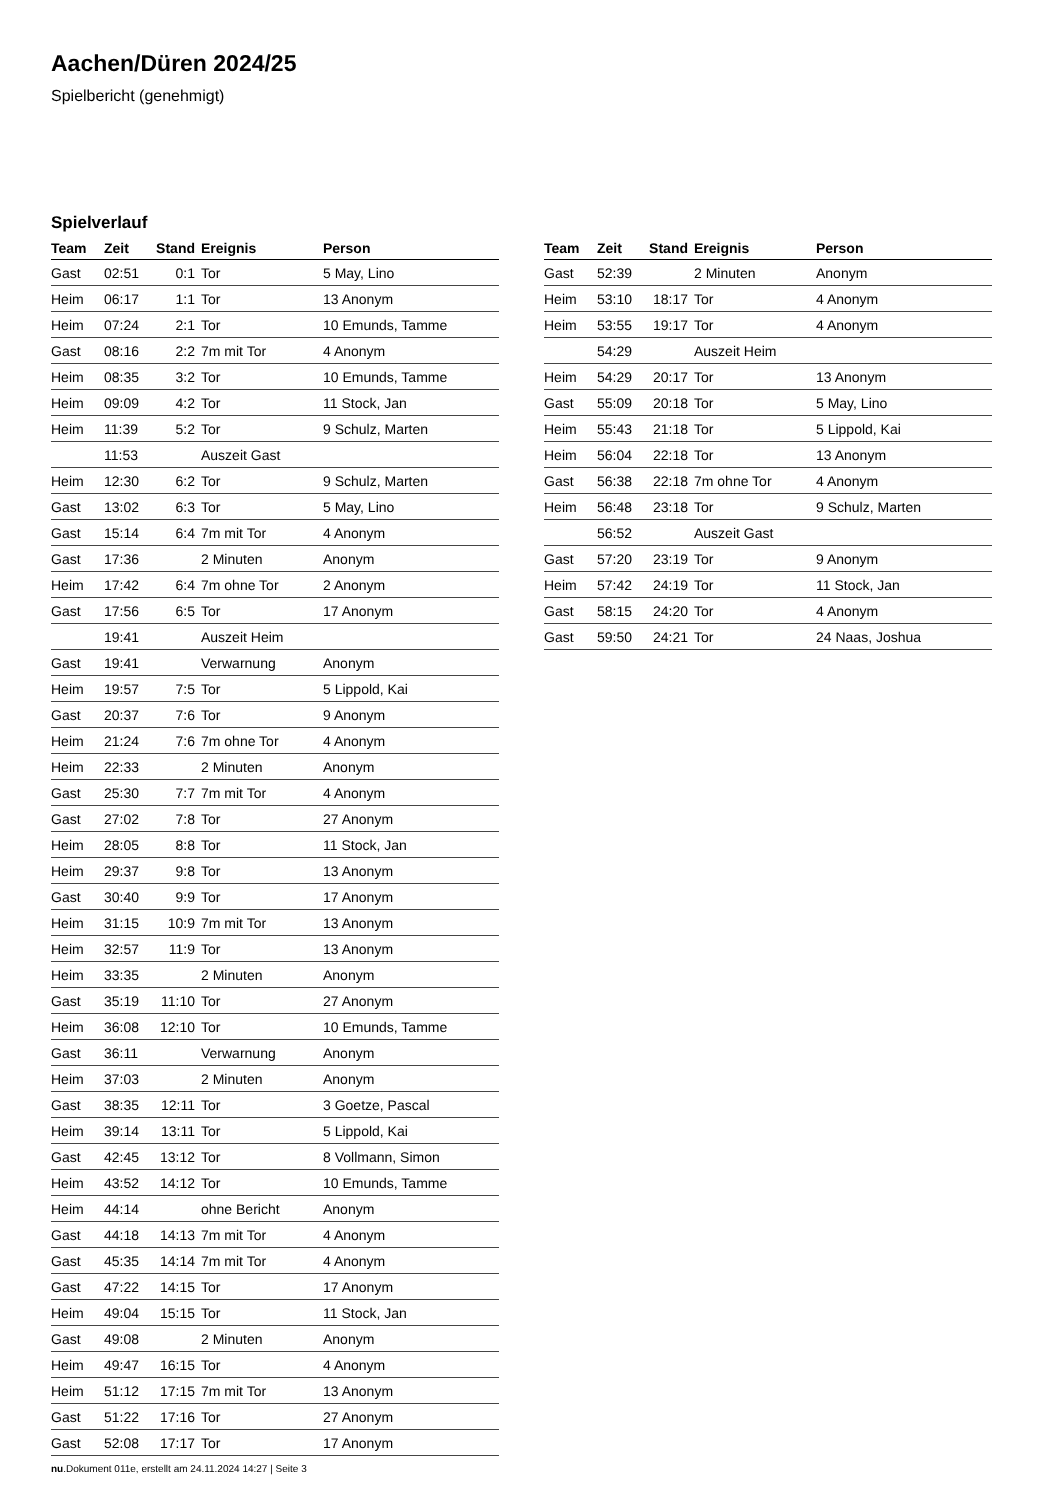Aachen/Düren 2024/25
Spielbericht (genehmigt)
Spielverlauf
| Team | Zeit | Stand | Ereignis | Person |
| --- | --- | --- | --- | --- |
| Gast | 02:51 | 0:1 | Tor | 5 May, Lino |
| Heim | 06:17 | 1:1 | Tor | 13 Anonym |
| Heim | 07:24 | 2:1 | Tor | 10 Emunds, Tamme |
| Gast | 08:16 | 2:2 | 7m mit Tor | 4 Anonym |
| Heim | 08:35 | 3:2 | Tor | 10 Emunds, Tamme |
| Heim | 09:09 | 4:2 | Tor | 11 Stock, Jan |
| Heim | 11:39 | 5:2 | Tor | 9 Schulz, Marten |
| | 11:53 | | Auszeit Gast | |
| Heim | 12:30 | 6:2 | Tor | 9 Schulz, Marten |
| Gast | 13:02 | 6:3 | Tor | 5 May, Lino |
| Gast | 15:14 | 6:4 | 7m mit Tor | 4 Anonym |
| Gast | 17:36 | | 2 Minuten | Anonym |
| Heim | 17:42 | 6:4 | 7m ohne Tor | 2 Anonym |
| Gast | 17:56 | 6:5 | Tor | 17 Anonym |
| | 19:41 | | Auszeit Heim | |
| Gast | 19:41 | | Verwarnung | Anonym |
| Heim | 19:57 | 7:5 | Tor | 5 Lippold, Kai |
| Gast | 20:37 | 7:6 | Tor | 9 Anonym |
| Heim | 21:24 | 7:6 | 7m ohne Tor | 4 Anonym |
| Heim | 22:33 | | 2 Minuten | Anonym |
| Gast | 25:30 | 7:7 | 7m mit Tor | 4 Anonym |
| Gast | 27:02 | 7:8 | Tor | 27 Anonym |
| Heim | 28:05 | 8:8 | Tor | 11 Stock, Jan |
| Heim | 29:37 | 9:8 | Tor | 13 Anonym |
| Gast | 30:40 | 9:9 | Tor | 17 Anonym |
| Heim | 31:15 | 10:9 | 7m mit Tor | 13 Anonym |
| Heim | 32:57 | 11:9 | Tor | 13 Anonym |
| Heim | 33:35 | | 2 Minuten | Anonym |
| Gast | 35:19 | 11:10 | Tor | 27 Anonym |
| Heim | 36:08 | 12:10 | Tor | 10 Emunds, Tamme |
| Gast | 36:11 | | Verwarnung | Anonym |
| Heim | 37:03 | | 2 Minuten | Anonym |
| Gast | 38:35 | 12:11 | Tor | 3 Goetze, Pascal |
| Heim | 39:14 | 13:11 | Tor | 5 Lippold, Kai |
| Gast | 42:45 | 13:12 | Tor | 8 Vollmann, Simon |
| Heim | 43:52 | 14:12 | Tor | 10 Emunds, Tamme |
| Heim | 44:14 | | ohne Bericht | Anonym |
| Gast | 44:18 | 14:13 | 7m mit Tor | 4 Anonym |
| Gast | 45:35 | 14:14 | 7m mit Tor | 4 Anonym |
| Gast | 47:22 | 14:15 | Tor | 17 Anonym |
| Heim | 49:04 | 15:15 | Tor | 11 Stock, Jan |
| Gast | 49:08 | | 2 Minuten | Anonym |
| Heim | 49:47 | 16:15 | Tor | 4 Anonym |
| Heim | 51:12 | 17:15 | 7m mit Tor | 13 Anonym |
| Gast | 51:22 | 17:16 | Tor | 27 Anonym |
| Gast | 52:08 | 17:17 | Tor | 17 Anonym |
| Team | Zeit | Stand | Ereignis | Person |
| --- | --- | --- | --- | --- |
| Gast | 52:39 | | 2 Minuten | Anonym |
| Heim | 53:10 | 18:17 | Tor | 4 Anonym |
| Heim | 53:55 | 19:17 | Tor | 4 Anonym |
| | 54:29 | | Auszeit Heim | |
| Heim | 54:29 | 20:17 | Tor | 13 Anonym |
| Gast | 55:09 | 20:18 | Tor | 5 May, Lino |
| Heim | 55:43 | 21:18 | Tor | 5 Lippold, Kai |
| Heim | 56:04 | 22:18 | Tor | 13 Anonym |
| Gast | 56:38 | 22:18 | 7m ohne Tor | 4 Anonym |
| Heim | 56:48 | 23:18 | Tor | 9 Schulz, Marten |
| | 56:52 | | Auszeit Gast | |
| Gast | 57:20 | 23:19 | Tor | 9 Anonym |
| Heim | 57:42 | 24:19 | Tor | 11 Stock, Jan |
| Gast | 58:15 | 24:20 | Tor | 4 Anonym |
| Gast | 59:50 | 24:21 | Tor | 24 Naas, Joshua |
nu.Dokument 011e, erstellt am 24.11.2024 14:27 | Seite 3